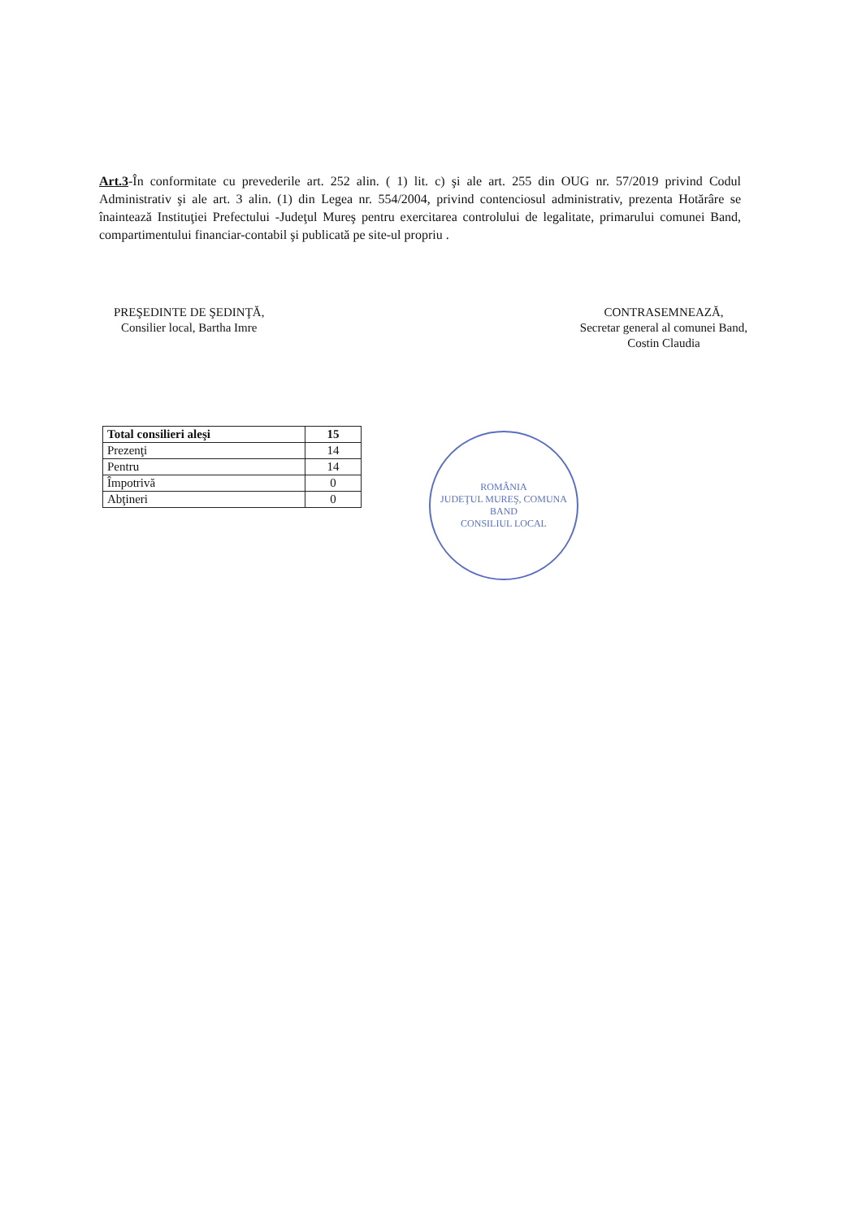Art.3-În conformitate cu prevederile art. 252 alin. ( 1) lit. c) şi ale art. 255 din OUG nr. 57/2019 privind Codul Administrativ şi ale art. 3 alin. (1) din Legea nr. 554/2004, privind contenciosul administrativ, prezenta Hotărâre se înaintează Instituţiei Prefectului -Judeţul Mureş pentru exercitarea controlului de legalitate, primarului comunei Band, compartimentului financiar-contabil şi publicată pe site-ul propriu .
PREŞEDINTE DE ŞEDINŢĂ,
Consilier local, Bartha Imre
CONTRASEMNEAZĂ,
Secretar general al comunei Band,
Costin Claudia
| Total consilieri aleşi | 15 |
| Prezenţi | 14 |
| Pentru | 14 |
| Împotrivă | 0 |
| Abţineri | 0 |
ROMÂNIA
JUDEŢUL MUREŞ, COMUNA BAND
CONSILIUL LOCAL